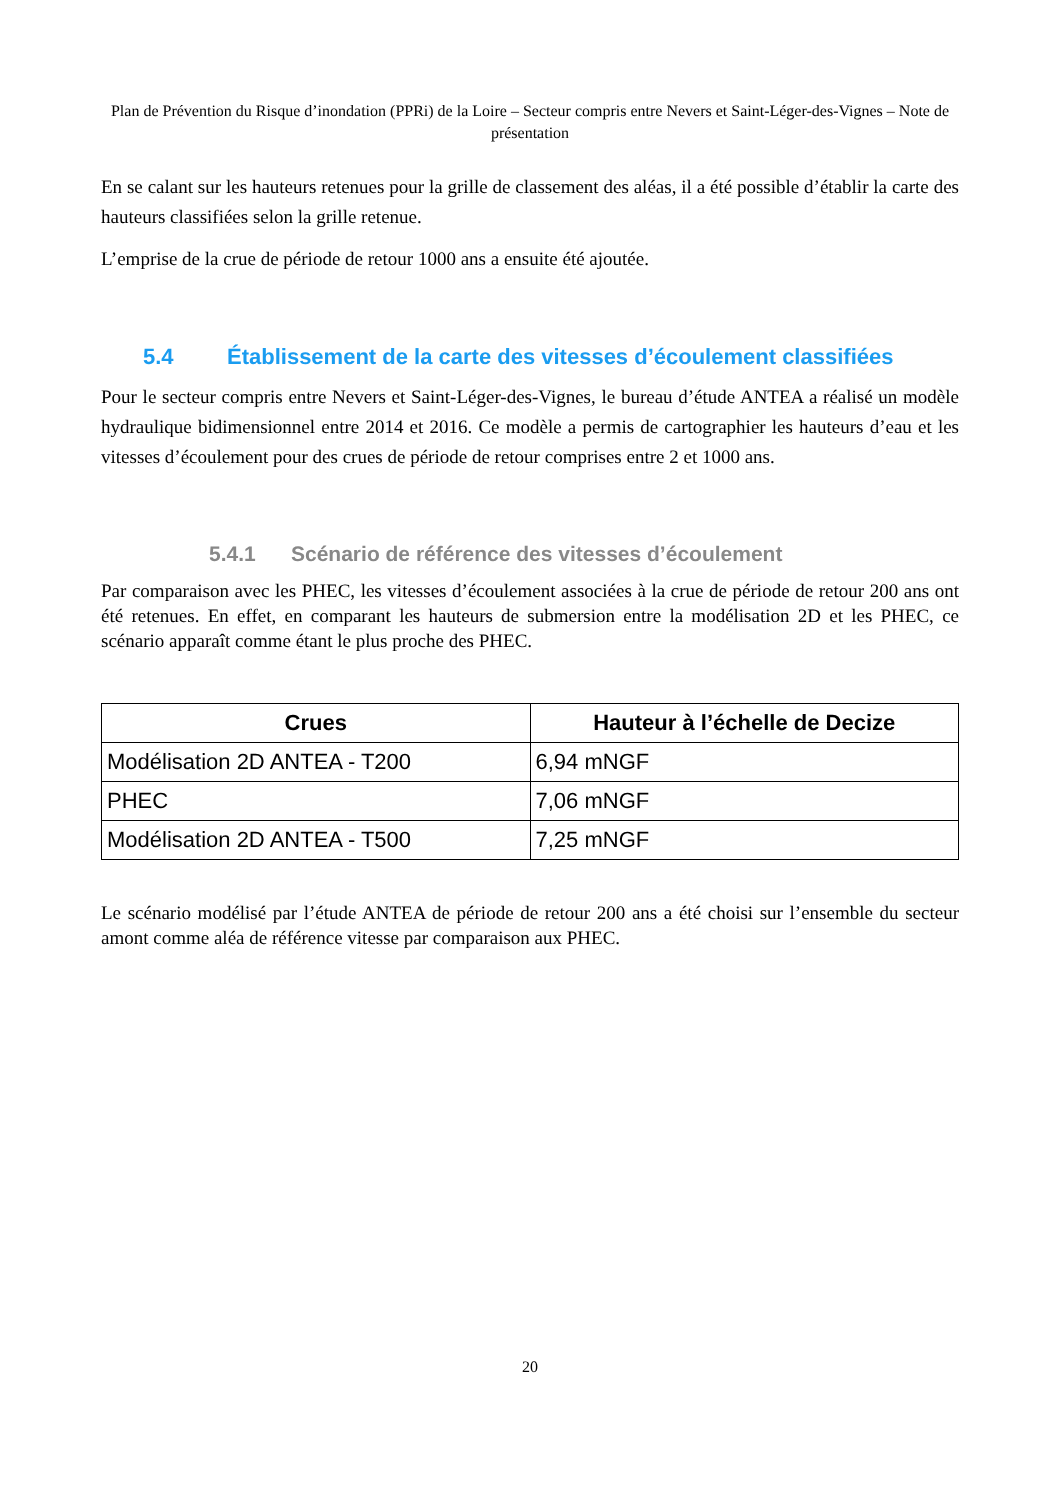Plan de Prévention du Risque d’inondation (PPRi) de la Loire – Secteur compris entre Nevers et Saint-Léger-des-Vignes – Note de présentation
En se calant sur les hauteurs retenues pour la grille de classement des aléas, il a été possible d’établir la carte des hauteurs classifiées selon la grille retenue.
L’emprise de la crue de période de retour 1000 ans a ensuite été ajoutée.
5.4 Établissement de la carte des vitesses d’écoulement classifiées
Pour le secteur compris entre Nevers et Saint-Léger-des-Vignes, le bureau d’étude ANTEA a réalisé un modèle hydraulique bidimensionnel entre 2014 et 2016. Ce modèle a permis de cartographier les hauteurs d’eau et les vitesses d’écoulement pour des crues de période de retour comprises entre 2 et 1000 ans.
5.4.1 Scénario de référence des vitesses d’écoulement
Par comparaison avec les PHEC, les vitesses d’écoulement associées à la crue de période de retour 200 ans ont été retenues. En effet, en comparant les hauteurs de submersion entre la modélisation 2D et les PHEC, ce scénario apparaît comme étant le plus proche des PHEC.
| Crues | Hauteur à l’échelle de Decize |
| --- | --- |
| Modélisation 2D ANTEA - T200 | 6,94 mNGF |
| PHEC | 7,06 mNGF |
| Modélisation 2D ANTEA - T500 | 7,25 mNGF |
Le scénario modélisé par l’étude ANTEA de période de retour 200 ans a été choisi sur l’ensemble du secteur amont comme aléa de référence vitesse par comparaison aux PHEC.
20